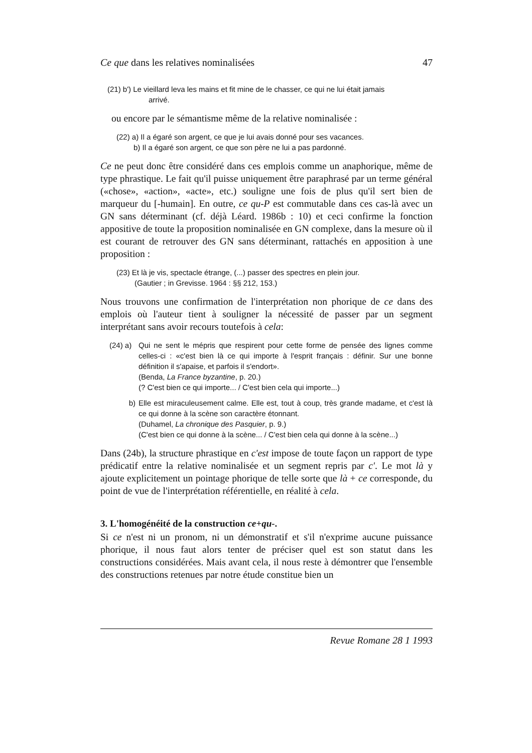Ce que dans les relatives nominalisées 47
(21) b') Le vieillard leva les mains et fit mine de le chasser, ce qui ne lui était jamais
arrivé.
ou encore par le sémantisme même de la relative nominalisée :
(22) a) Il a égaré son argent, ce que je lui avais donné pour ses vacances.
b) Il a égaré son argent, ce que son père ne lui a pas pardonné.
Ce ne peut donc être considéré dans ces emplois comme un anaphorique, même de type phrastique. Le fait qu'il puisse uniquement être paraphrasé par un terme général («chose», «action», «acte», etc.) souligne une fois de plus qu'il sert bien de marqueur du [-humain]. En outre, ce qu-P est commutable dans ces cas-là avec un GN sans déterminant (cf. déjà Léard. 1986b : 10) et ceci confirme la fonction appositive de toute la proposition nominalisée en GN complexe, dans la mesure où il est courant de retrouver des GN sans déterminant, rattachés en apposition à une proposition :
(23) Et là je vis, spectacle étrange, (...) passer des spectres en plein jour.
(Gautier ; in Grevisse. 1964 : §§ 212, 153.)
Nous trouvons une confirmation de l'interprétation non phorique de ce dans des emplois où l'auteur tient à souligner la nécessité de passer par un segment interprétant sans avoir recours toutefois à cela:
(24) a) Qui ne sent le mépris que respirent pour cette forme de pensée des lignes comme celles-ci : «c'est bien là ce qui importe à l'esprit français : définir. Sur une bonne définition il s'apaise, et parfois il s'endort».
(Benda, La France byzantine, p. 20.)
(? C'est bien ce qui importe... / C'est bien cela qui importe...)
b) Elle est miraculeusement calme. Elle est, tout à coup, très grande madame, et c'est là ce qui donne à la scène son caractère étonnant.
(Duhamel, La chronique des Pasquier, p. 9.)
(C'est bien ce qui donne à la scène... / C'est bien cela qui donne à la scène...)
Dans (24b), la structure phrastique en c'est impose de toute façon un rapport de type prédicatif entre la relative nominalisée et un segment repris par c'. Le mot là y ajoute explicitement un pointage phorique de telle sorte que là + ce corresponde, du point de vue de l'interprétation référentielle, en réalité à cela.
3. L'homogénéité de la construction ce+qu-.
Si ce n'est ni un pronom, ni un démonstratif et s'il n'exprime aucune puissance phorique, il nous faut alors tenter de préciser quel est son statut dans les constructions considérées. Mais avant cela, il nous reste à démontrer que l'ensemble des constructions retenues par notre étude constitue bien un
Revue Romane 28 1 1993